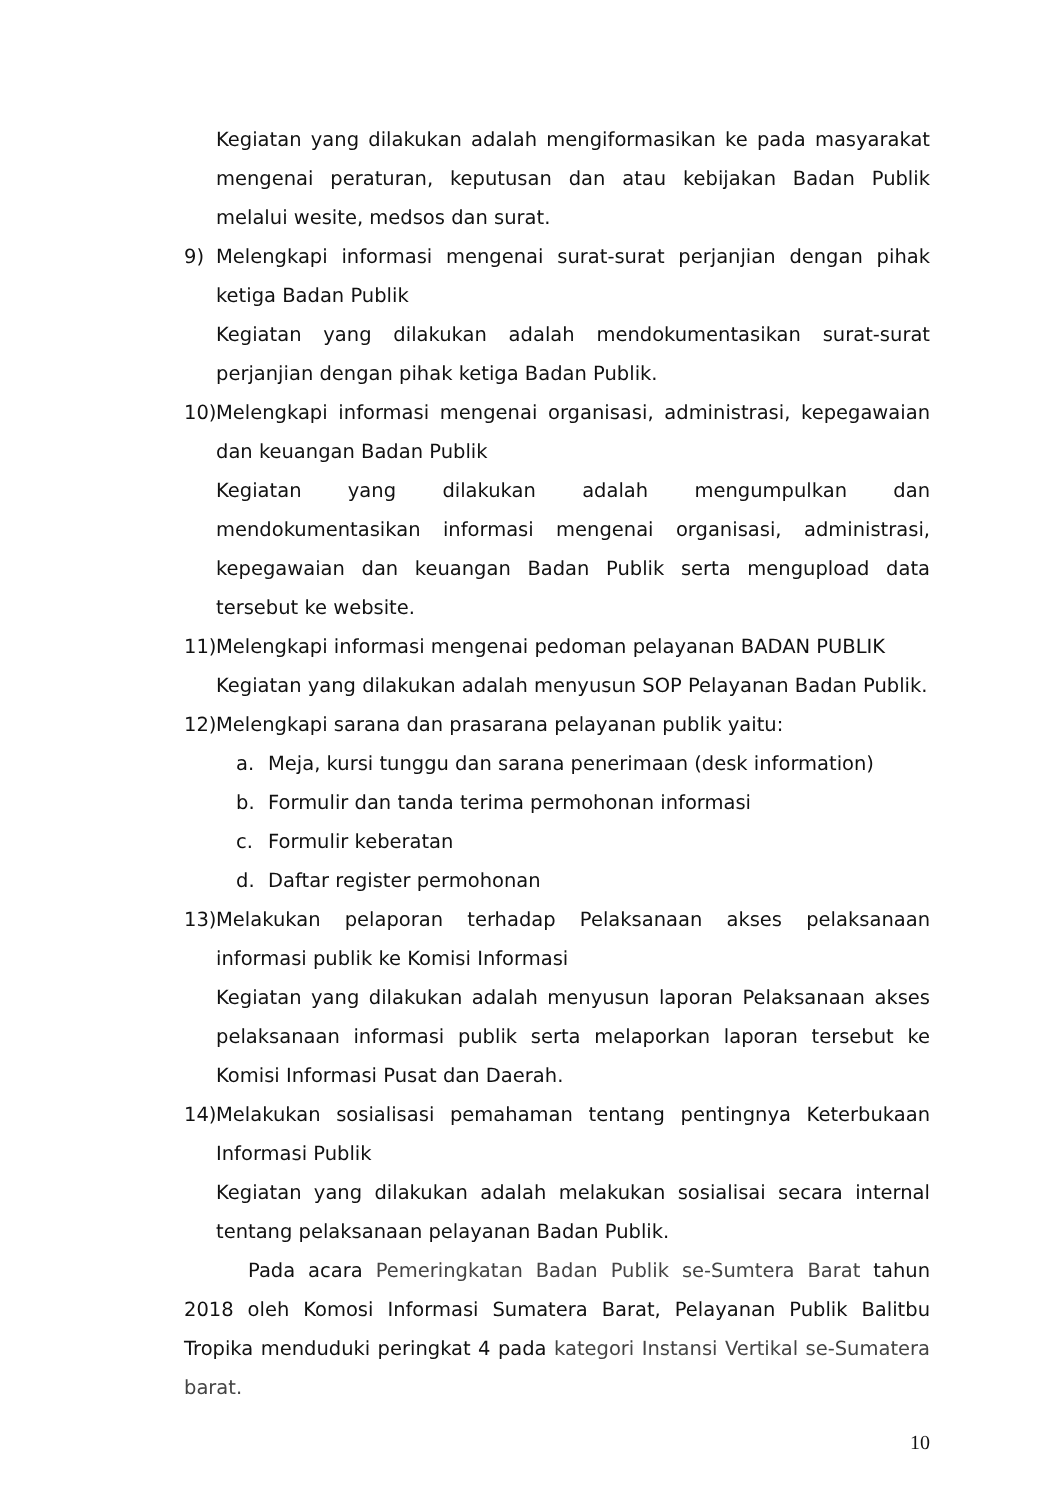Kegiatan yang dilakukan adalah mengiformasikan ke pada masyarakat mengenai peraturan, keputusan dan atau kebijakan Badan Publik melalui wesite, medsos dan surat.
9) Melengkapi informasi mengenai surat-surat perjanjian dengan pihak ketiga Badan Publik
Kegiatan yang dilakukan adalah mendokumentasikan surat-surat perjanjian dengan pihak ketiga Badan Publik.
10)
Melengkapi informasi mengenai organisasi, administrasi, kepegawaian dan keuangan Badan Publik
Kegiatan yang dilakukan adalah mengumpulkan dan mendokumentasikan informasi mengenai organisasi, administrasi, kepegawaian dan keuangan Badan Publik serta mengupload data tersebut ke website.
11)
Melengkapi informasi mengenai pedoman pelayanan BADAN PUBLIK
Kegiatan yang dilakukan adalah menyusun SOP Pelayanan Badan Publik.
12)
Melengkapi sarana dan prasarana pelayanan publik yaitu:
a. Meja, kursi tunggu dan sarana penerimaan (desk information)
b. Formulir dan tanda terima permohonan informasi
c. Formulir keberatan
d. Daftar register permohonan
13)
Melakukan pelaporan terhadap Pelaksanaan akses pelaksanaan informasi publik ke Komisi Informasi
Kegiatan yang dilakukan adalah menyusun laporan Pelaksanaan akses pelaksanaan informasi publik serta melaporkan laporan tersebut ke Komisi Informasi Pusat dan Daerah.
14)
Melakukan sosialisasi pemahaman tentang pentingnya Keterbukaan Informasi Publik
Kegiatan yang dilakukan adalah melakukan sosialisai secara internal tentang pelaksanaan pelayanan Badan Publik.
Pada acara Pemeringkatan Badan Publik se-Sumtera Barat tahun 2018 oleh Komosi Informasi Sumatera Barat, Pelayanan Publik Balitbu Tropika menduduki peringkat 4 pada kategori Instansi Vertikal se-Sumatera barat.
10